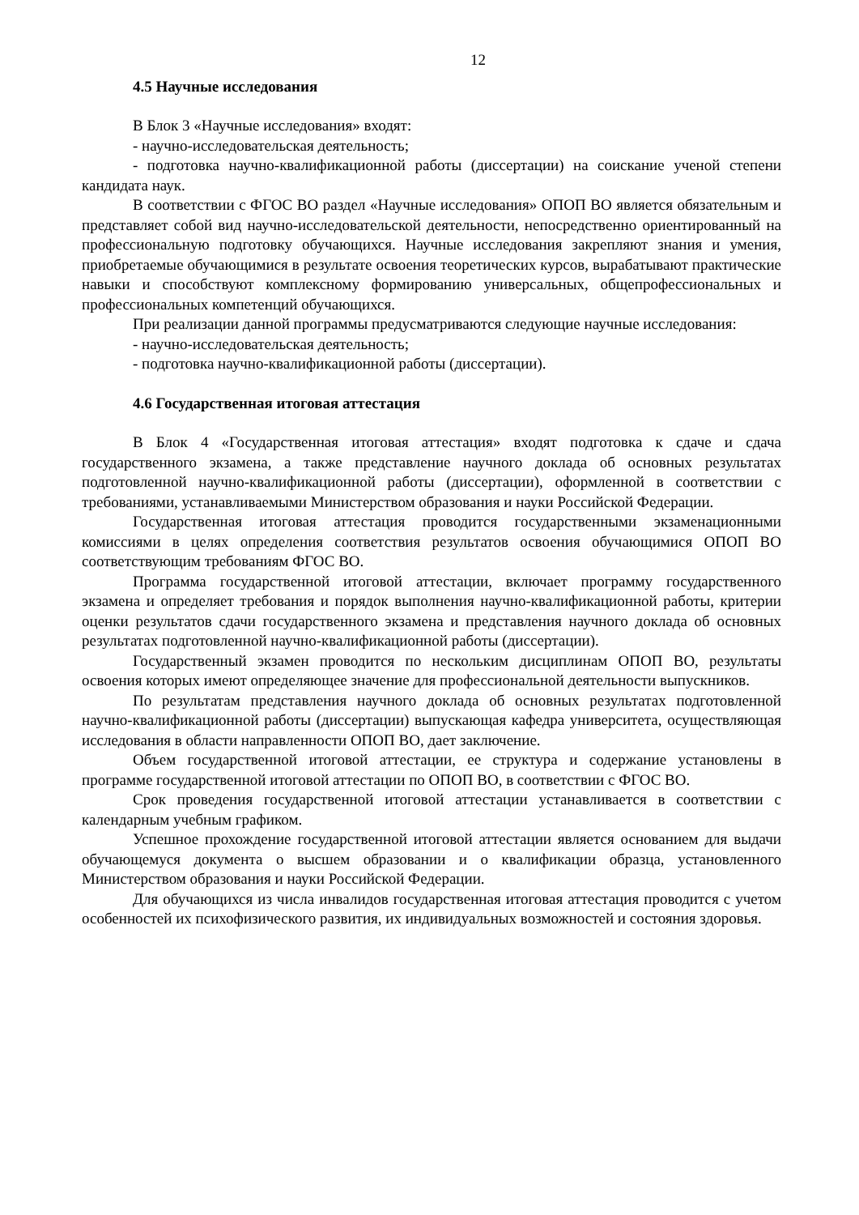12
4.5 Научные исследования
В Блок 3 «Научные исследования» входят:
- научно-исследовательская деятельность;
- подготовка научно-квалификационной работы (диссертации) на соискание ученой степени кандидата наук.
В соответствии с ФГОС ВО раздел «Научные исследования» ОПОП ВО является обязательным и представляет собой вид научно-исследовательской деятельности, непосредственно ориентированный на профессиональную подготовку обучающихся. Научные исследования закрепляют знания и умения, приобретаемые обучающимися в результате освоения теоретических курсов, вырабатывают практические навыки и способствуют комплексному формированию универсальных, общепрофессиональных и профессиональных компетенций обучающихся.
При реализации данной программы предусматриваются следующие научные исследования:
- научно-исследовательская деятельность;
- подготовка научно-квалификационной работы (диссертации).
4.6 Государственная итоговая аттестация
В Блок 4 «Государственная итоговая аттестация» входят подготовка к сдаче и сдача государственного экзамена, а также представление научного доклада об основных результатах подготовленной научно-квалификационной работы (диссертации), оформленной в соответствии с требованиями, устанавливаемыми Министерством образования и науки Российской Федерации.
Государственная итоговая аттестация проводится государственными экзаменационными комиссиями в целях определения соответствия результатов освоения обучающимися ОПОП ВО соответствующим требованиям ФГОС ВО.
Программа государственной итоговой аттестации, включает программу государственного экзамена и определяет требования и порядок выполнения научно-квалификационной работы, критерии оценки результатов сдачи государственного экзамена и представления научного доклада об основных результатах подготовленной научно-квалификационной работы (диссертации).
Государственный экзамен проводится по нескольким дисциплинам ОПОП ВО, результаты освоения которых имеют определяющее значение для профессиональной деятельности выпускников.
По результатам представления научного доклада об основных результатах подготовленной научно-квалификационной работы (диссертации) выпускающая кафедра университета, осуществляющая исследования в области направленности ОПОП ВО, дает заключение.
Объем государственной итоговой аттестации, ее структура и содержание установлены в программе государственной итоговой аттестации по ОПОП ВО, в соответствии с ФГОС ВО.
Срок проведения государственной итоговой аттестации устанавливается в соответствии с календарным учебным графиком.
Успешное прохождение государственной итоговой аттестации является основанием для выдачи обучающемуся документа о высшем образовании и о квалификации образца, установленного Министерством образования и науки Российской Федерации.
Для обучающихся из числа инвалидов государственная итоговая аттестация проводится с учетом особенностей их психофизического развития, их индивидуальных возможностей и состояния здоровья.